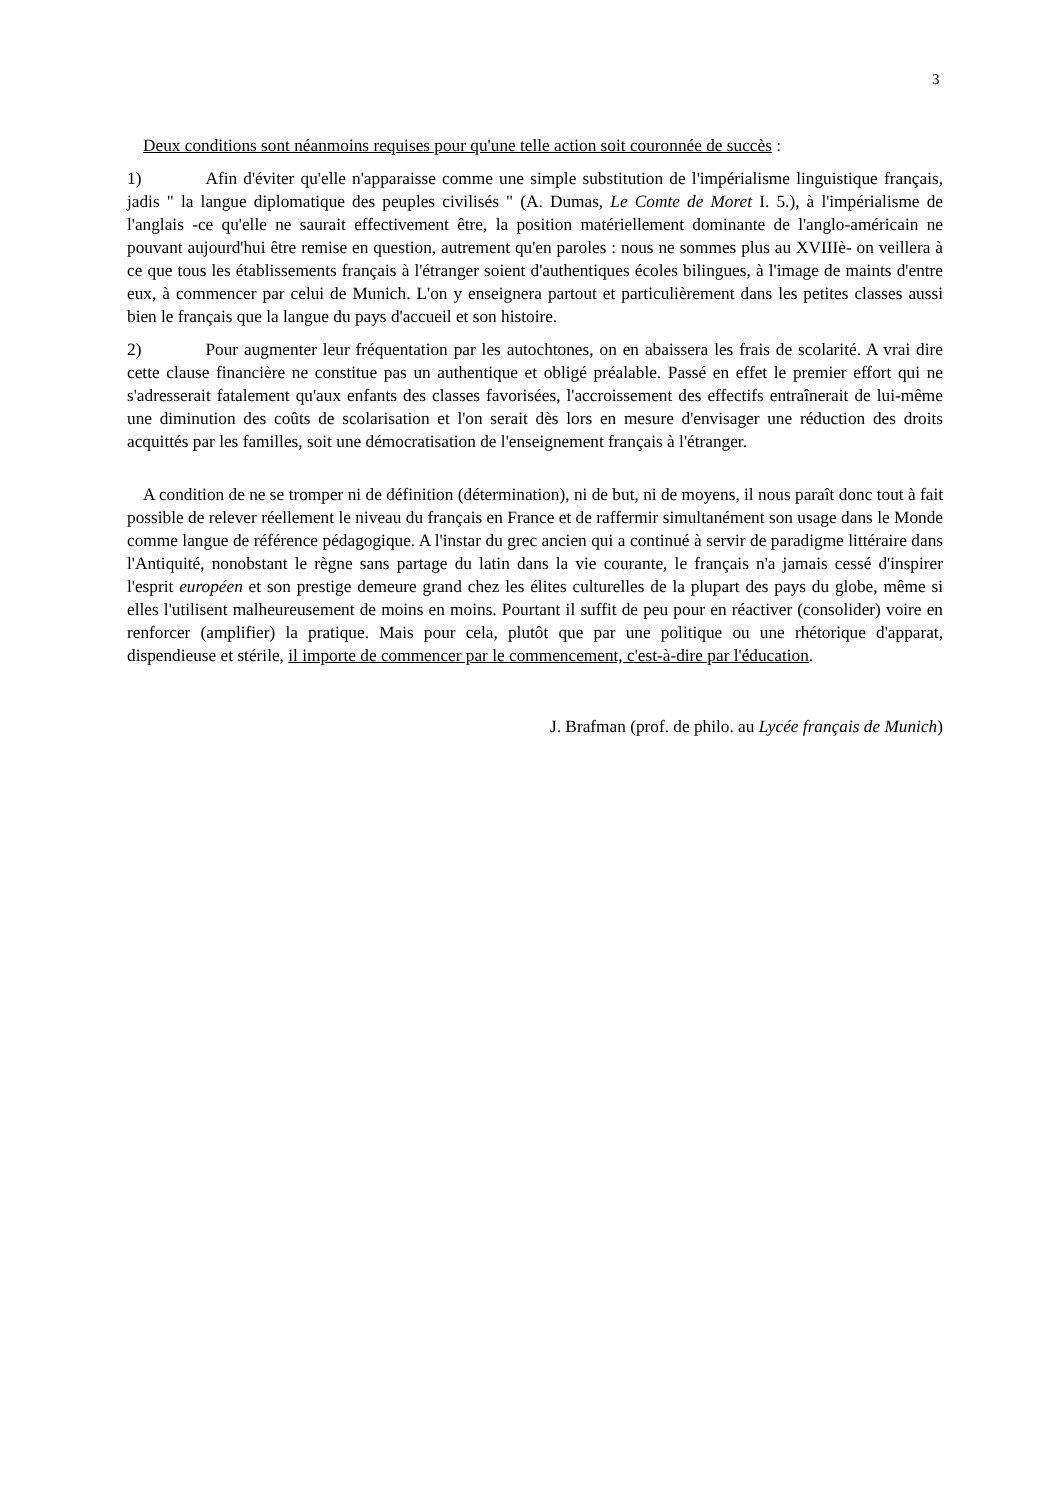3
Deux conditions sont néanmoins requises pour qu'une telle action soit couronnée de succès :
1) Afin d'éviter qu'elle n'apparaisse comme une simple substitution de l'impérialisme linguistique français, jadis " la langue diplomatique des peuples civilisés " (A. Dumas, Le Comte de Moret I. 5.), à l'impérialisme de l'anglais -ce qu'elle ne saurait effectivement être, la position matériellement dominante de l'anglo-américain ne pouvant aujourd'hui être remise en question, autrement qu'en paroles : nous ne sommes plus au XVIIIè- on veillera à ce que tous les établissements français à l'étranger soient d'authentiques écoles bilingues, à l'image de maints d'entre eux, à commencer par celui de Munich. L'on y enseignera partout et particulièrement dans les petites classes aussi bien le français que la langue du pays d'accueil et son histoire.
2) Pour augmenter leur fréquentation par les autochtones, on en abaissera les frais de scolarité. A vrai dire cette clause financière ne constitue pas un authentique et obligé préalable. Passé en effet le premier effort qui ne s'adresserait fatalement qu'aux enfants des classes favorisées, l'accroissement des effectifs entraînerait de lui-même une diminution des coûts de scolarisation et l'on serait dès lors en mesure d'envisager une réduction des droits acquittés par les familles, soit une démocratisation de l'enseignement français à l'étranger.
A condition de ne se tromper ni de définition (détermination), ni de but, ni de moyens, il nous paraît donc tout à fait possible de relever réellement le niveau du français en France et de raffermir simultanément son usage dans le Monde comme langue de référence pédagogique. A l'instar du grec ancien qui a continué à servir de paradigme littéraire dans l'Antiquité, nonobstant le règne sans partage du latin dans la vie courante, le français n'a jamais cessé d'inspirer l'esprit européen et son prestige demeure grand chez les élites culturelles de la plupart des pays du globe, même si elles l'utilisent malheureusement de moins en moins. Pourtant il suffit de peu pour en réactiver (consolider) voire en renforcer (amplifier) la pratique. Mais pour cela, plutôt que par une politique ou une rhétorique d'apparat, dispendieuse et stérile, il importe de commencer par le commencement, c'est-à-dire par l'éducation.
J. Brafman (prof. de philo. au Lycée français de Munich)